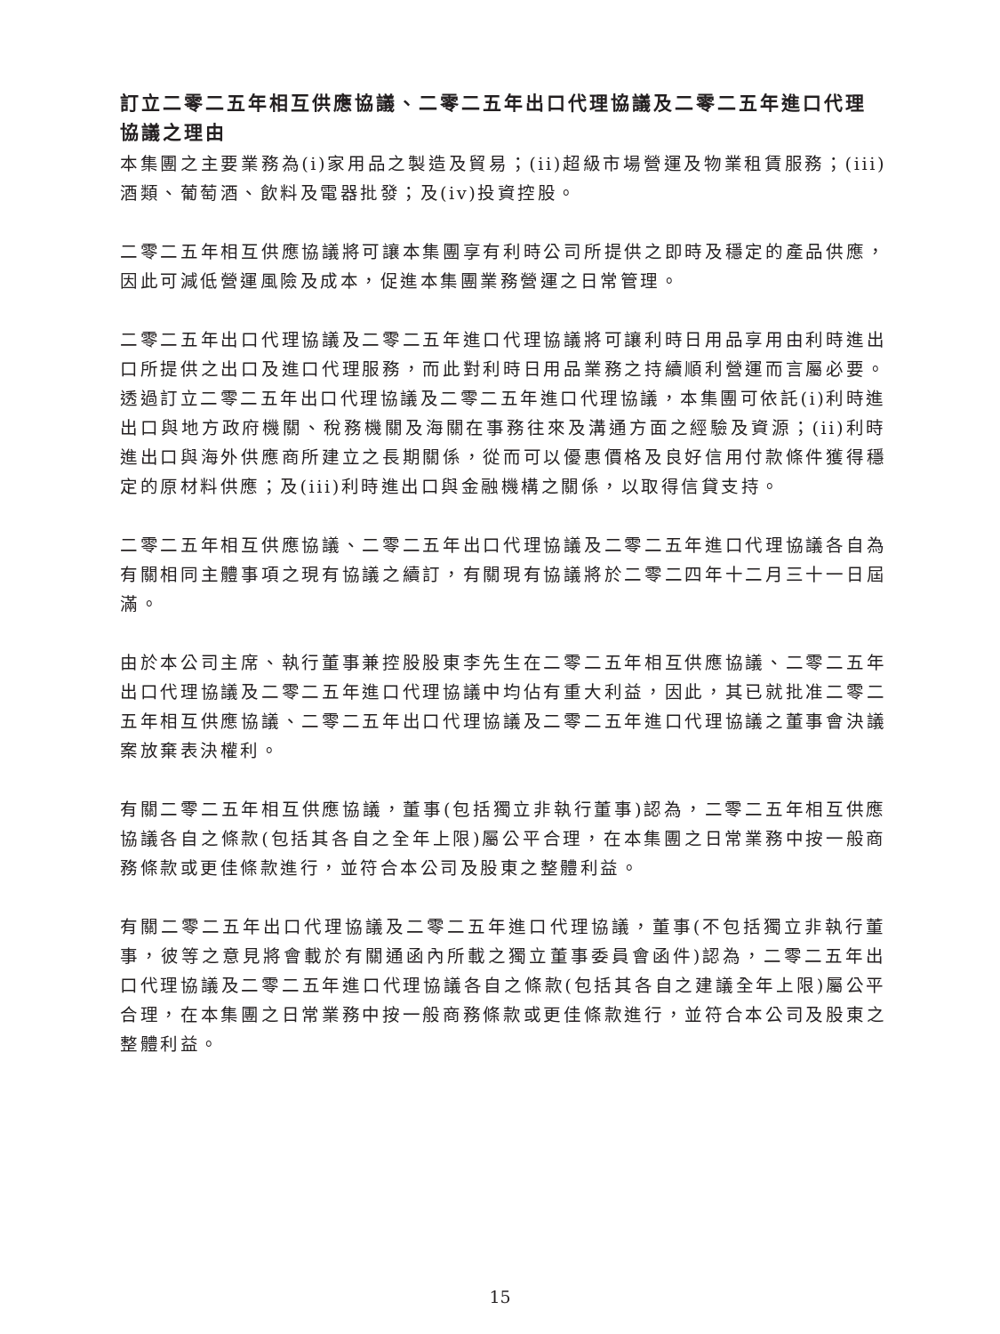訂立二零二五年相互供應協議、二零二五年出口代理協議及二零二五年進口代理協議之理由
本集團之主要業務為(i)家用品之製造及貿易；(ii)超級市場營運及物業租賃服務；(iii)酒類、葡萄酒、飲料及電器批發；及(iv)投資控股。
二零二五年相互供應協議將可讓本集團享有利時公司所提供之即時及穩定的產品供應，因此可減低營運風險及成本，促進本集團業務營運之日常管理。
二零二五年出口代理協議及二零二五年進口代理協議將可讓利時日用品享用由利時進出口所提供之出口及進口代理服務，而此對利時日用品業務之持續順利營運而言屬必要。透過訂立二零二五年出口代理協議及二零二五年進口代理協議，本集團可依託(i)利時進出口與地方政府機關、稅務機關及海關在事務往來及溝通方面之經驗及資源；(ii)利時進出口與海外供應商所建立之長期關係，從而可以優惠價格及良好信用付款條件獲得穩定的原材料供應；及(iii)利時進出口與金融機構之關係，以取得信貸支持。
二零二五年相互供應協議、二零二五年出口代理協議及二零二五年進口代理協議各自為有關相同主體事項之現有協議之續訂，有關現有協議將於二零二四年十二月三十一日屆滿。
由於本公司主席、執行董事兼控股股東李先生在二零二五年相互供應協議、二零二五年出口代理協議及二零二五年進口代理協議中均佔有重大利益，因此，其已就批准二零二五年相互供應協議、二零二五年出口代理協議及二零二五年進口代理協議之董事會決議案放棄表決權利。
有關二零二五年相互供應協議，董事(包括獨立非執行董事)認為，二零二五年相互供應協議各自之條款(包括其各自之全年上限)屬公平合理，在本集團之日常業務中按一般商務條款或更佳條款進行，並符合本公司及股東之整體利益。
有關二零二五年出口代理協議及二零二五年進口代理協議，董事(不包括獨立非執行董事，彼等之意見將會載於有關通函內所載之獨立董事委員會函件)認為，二零二五年出口代理協議及二零二五年進口代理協議各自之條款(包括其各自之建議全年上限)屬公平合理，在本集團之日常業務中按一般商務條款或更佳條款進行，並符合本公司及股東之整體利益。
15